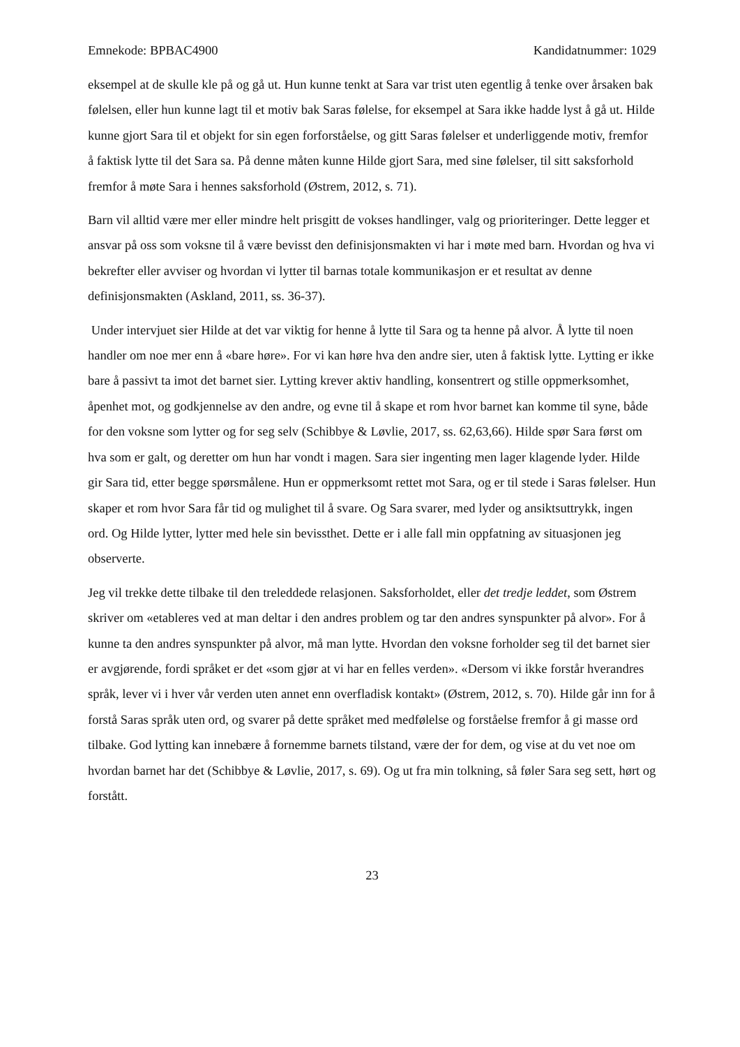Emnekode: BPBAC4900 Kandidatnummer: 1029
eksempel at de skulle kle på og gå ut. Hun kunne tenkt at Sara var trist uten egentlig å tenke over årsaken bak følelsen, eller hun kunne lagt til et motiv bak Saras følelse, for eksempel at Sara ikke hadde lyst å gå ut. Hilde kunne gjort Sara til et objekt for sin egen forforståelse, og gitt Saras følelser et underliggende motiv, fremfor å faktisk lytte til det Sara sa. På denne måten kunne Hilde gjort Sara, med sine følelser, til sitt saksforhold fremfor å møte Sara i hennes saksforhold (Østrem, 2012, s. 71).
Barn vil alltid være mer eller mindre helt prisgitt de vokses handlinger, valg og prioriteringer. Dette legger et ansvar på oss som voksne til å være bevisst den definisjonsmakten vi har i møte med barn. Hvordan og hva vi bekrefter eller avviser og hvordan vi lytter til barnas totale kommunikasjon er et resultat av denne definisjonsmakten (Askland, 2011, ss. 36-37).
Under intervjuet sier Hilde at det var viktig for henne å lytte til Sara og ta henne på alvor. Å lytte til noen handler om noe mer enn å «bare høre». For vi kan høre hva den andre sier, uten å faktisk lytte. Lytting er ikke bare å passivt ta imot det barnet sier. Lytting krever aktiv handling, konsentrert og stille oppmerksomhet, åpenhet mot, og godkjennelse av den andre, og evne til å skape et rom hvor barnet kan komme til syne, både for den voksne som lytter og for seg selv (Schibbye & Løvlie, 2017, ss. 62,63,66). Hilde spør Sara først om hva som er galt, og deretter om hun har vondt i magen. Sara sier ingenting men lager klagende lyder. Hilde gir Sara tid, etter begge spørsmålene. Hun er oppmerksomt rettet mot Sara, og er til stede i Saras følelser. Hun skaper et rom hvor Sara får tid og mulighet til å svare. Og Sara svarer, med lyder og ansiktsuttrykk, ingen ord. Og Hilde lytter, lytter med hele sin bevissthet. Dette er i alle fall min oppfatning av situasjonen jeg observerte.
Jeg vil trekke dette tilbake til den treleddede relasjonen. Saksforholdet, eller det tredje leddet, som Østrem skriver om «etableres ved at man deltar i den andres problem og tar den andres synspunkter på alvor». For å kunne ta den andres synspunkter på alvor, må man lytte. Hvordan den voksne forholder seg til det barnet sier er avgjørende, fordi språket er det «som gjør at vi har en felles verden». «Dersom vi ikke forstår hverandres språk, lever vi i hver vår verden uten annet enn overfladisk kontakt» (Østrem, 2012, s. 70). Hilde går inn for å forstå Saras språk uten ord, og svarer på dette språket med medfølelse og forståelse fremfor å gi masse ord tilbake. God lytting kan innebære å fornemme barnets tilstand, være der for dem, og vise at du vet noe om hvordan barnet har det (Schibbye & Løvlie, 2017, s. 69). Og ut fra min tolkning, så føler Sara seg sett, hørt og forstått.
23